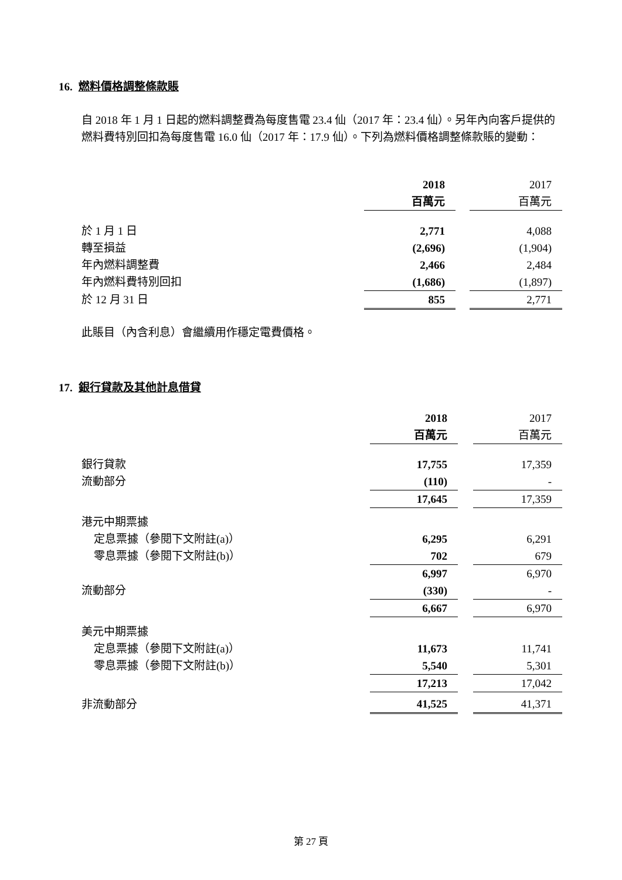16. 燃料價格調整條款賬
自 2018 年 1 月 1 日起的燃料調整費為每度售電 23.4 仙（2017 年：23.4 仙）。另年內向客戶提供的燃料費特別回扣為每度售電 16.0 仙（2017 年：17.9 仙）。下列為燃料價格調整條款賬的變動：
| | 2018 | | 2017 |
| | 百萬元 | | 百萬元 |
| 於 1 月 1 日 | 2,771 | | 4,088 |
| 轉至損益 | (2,696) | | (1,904) |
| 年內燃料調整費 | 2,466 | | 2,484 |
| 年內燃料費特別回扣 | (1,686) | | (1,897) |
| 於 12 月 31 日 | 855 | | 2,771 |
此賬目（內含利息）會繼續用作穩定電費價格。
17. 銀行貸款及其他計息借貸
| | 2018 | | 2017 |
| | 百萬元 | | 百萬元 |
| 銀行貸款 | 17,755 | | 17,359 |
| 流動部分 | (110) | | - |
| | 17,645 | | 17,359 |
| 港元中期票據 | | | |
| 定息票據（參閱下文附註(a)） | 6,295 | | 6,291 |
| 零息票據（參閱下文附註(b)） | 702 | | 679 |
| | 6,997 | | 6,970 |
| 流動部分 | (330) | | - |
| | 6,667 | | 6,970 |
| 美元中期票據 | | | |
| 定息票據（參閱下文附註(a)） | 11,673 | | 11,741 |
| 零息票據（參閱下文附註(b)） | 5,540 | | 5,301 |
| | 17,213 | | 17,042 |
| 非流動部分 | 41,525 | | 41,371 |
第 27 頁